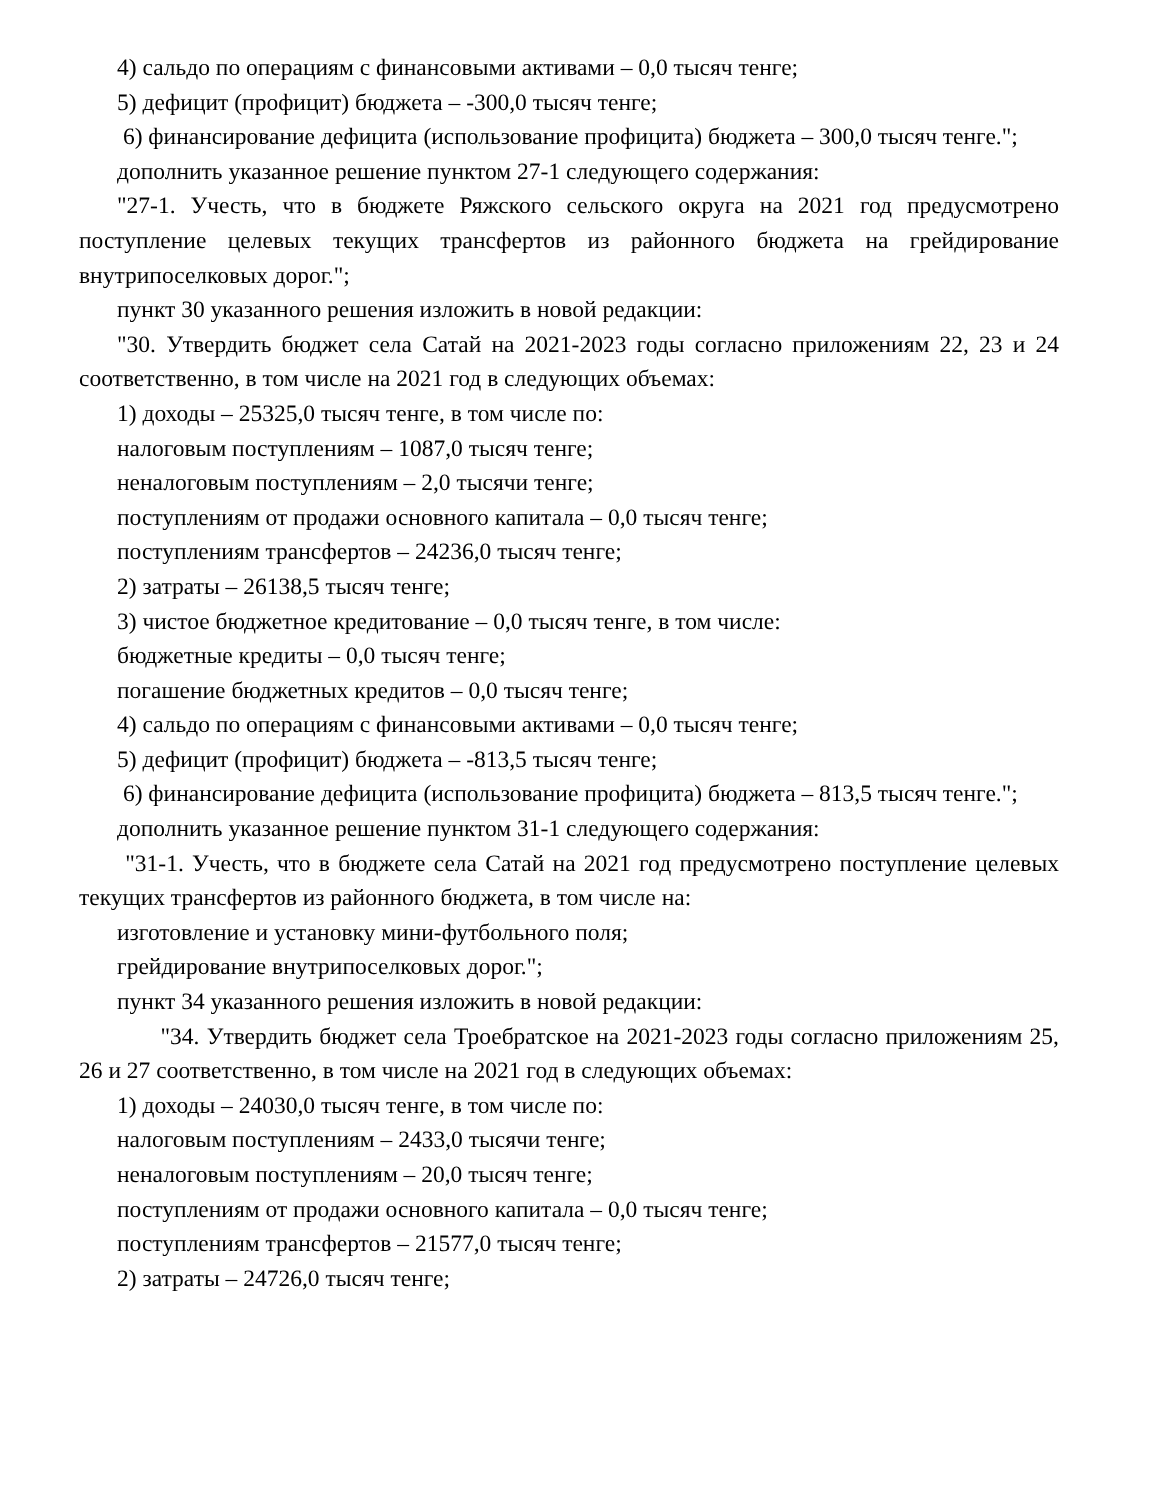4) сальдо по операциям с финансовыми активами – 0,0 тысяч тенге;
5) дефицит (профицит) бюджета – -300,0 тысяч тенге;
6) финансирование дефицита (использование профицита) бюджета – 300,0 тысяч тенге.";
дополнить указанное решение пунктом 27-1 следующего содержания:
"27-1. Учесть, что в бюджете Ряжского сельского округа на 2021 год предусмотрено поступление целевых текущих трансфертов из районного бюджета на грейдирование внутрипоселковых дорог.";
пункт 30 указанного решения изложить в новой редакции:
"30. Утвердить бюджет села Сатай на 2021-2023 годы согласно приложениям 22, 23 и 24 соответственно, в том числе на 2021 год в следующих объемах:
1) доходы – 25325,0 тысяч тенге, в том числе по:
налоговым поступлениям – 1087,0 тысяч тенге;
неналоговым поступлениям – 2,0 тысячи тенге;
поступлениям от продажи основного капитала – 0,0 тысяч тенге;
поступлениям трансфертов – 24236,0 тысяч тенге;
2) затраты – 26138,5 тысяч тенге;
3) чистое бюджетное кредитование – 0,0 тысяч тенге, в том числе:
бюджетные кредиты – 0,0 тысяч тенге;
погашение бюджетных кредитов – 0,0 тысяч тенге;
4) сальдо по операциям с финансовыми активами – 0,0 тысяч тенге;
5) дефицит (профицит) бюджета – -813,5 тысяч тенге;
6) финансирование дефицита (использование профицита) бюджета – 813,5 тысяч тенге.";
дополнить указанное решение пунктом 31-1 следующего содержания:
"31-1. Учесть, что в бюджете села Сатай на 2021 год предусмотрено поступление целевых текущих трансфертов из районного бюджета, в том числе на:
изготовление и установку мини-футбольного поля;
грейдирование внутрипоселковых дорог.";
пункт 34 указанного решения изложить в новой редакции:
"34. Утвердить бюджет села Троебратское на 2021-2023 годы согласно приложениям 25, 26 и 27 соответственно, в том числе на 2021 год в следующих объемах:
1) доходы – 24030,0 тысяч тенге, в том числе по:
налоговым поступлениям – 2433,0 тысячи тенге;
неналоговым поступлениям – 20,0 тысяч тенге;
поступлениям от продажи основного капитала – 0,0 тысяч тенге;
поступлениям трансфертов – 21577,0 тысяч тенге;
2) затраты – 24726,0 тысяч тенге;